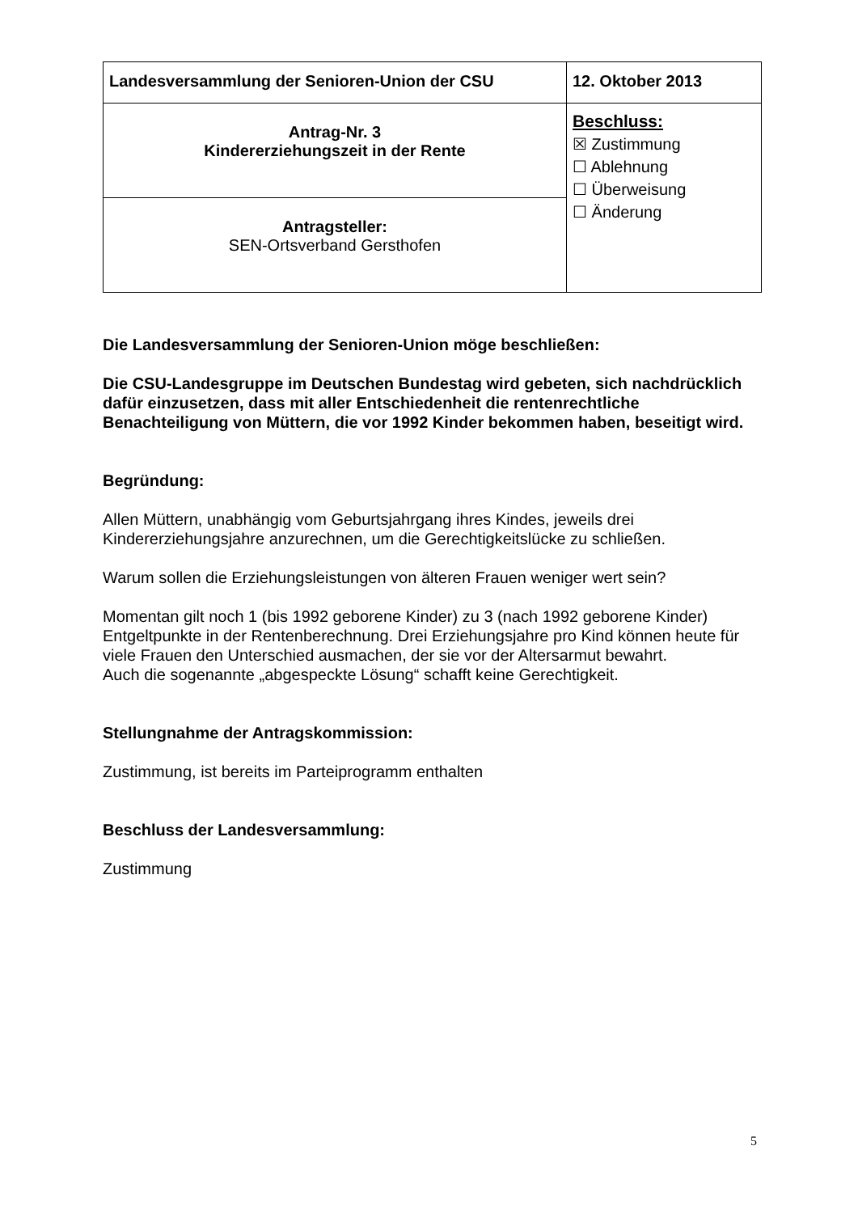| Landesversammlung der Senioren-Union der CSU | 12. Oktober 2013 |
| Antrag-Nr. 3 Kindererziehungszeit in der Rente | Beschluss: ☒ Zustimmung ☐ Ablehnung ☐ Überweisung ☐ Änderung |
| Antragsteller: SEN-Ortsverband Gersthofen | |
Die Landesversammlung der Senioren-Union möge beschließen:
Die CSU-Landesgruppe im Deutschen Bundestag wird gebeten, sich nachdrücklich dafür einzusetzen, dass mit aller Entschiedenheit die rentenrechtliche Benachteiligung von Müttern, die vor 1992 Kinder bekommen haben, beseitigt wird.
Begründung:
Allen Müttern, unabhängig vom Geburtsjahrgang ihres Kindes, jeweils drei Kindererziehungsjahre anzurechnen, um die Gerechtigkeitslücke zu schließen.
Warum sollen die Erziehungsleistungen von älteren Frauen weniger wert sein?
Momentan gilt noch 1 (bis 1992 geborene Kinder) zu 3 (nach 1992 geborene Kinder) Entgeltpunkte in der Rentenberechnung. Drei Erziehungsjahre pro Kind können heute für viele Frauen den Unterschied ausmachen, der sie vor der Altersarmut bewahrt.
Auch die sogenannte „abgespeckte Lösung“ schafft keine Gerechtigkeit.
Stellungnahme der Antragskommission:
Zustimmung, ist bereits im Parteiprogramm enthalten
Beschluss der Landesversammlung:
Zustimmung
5